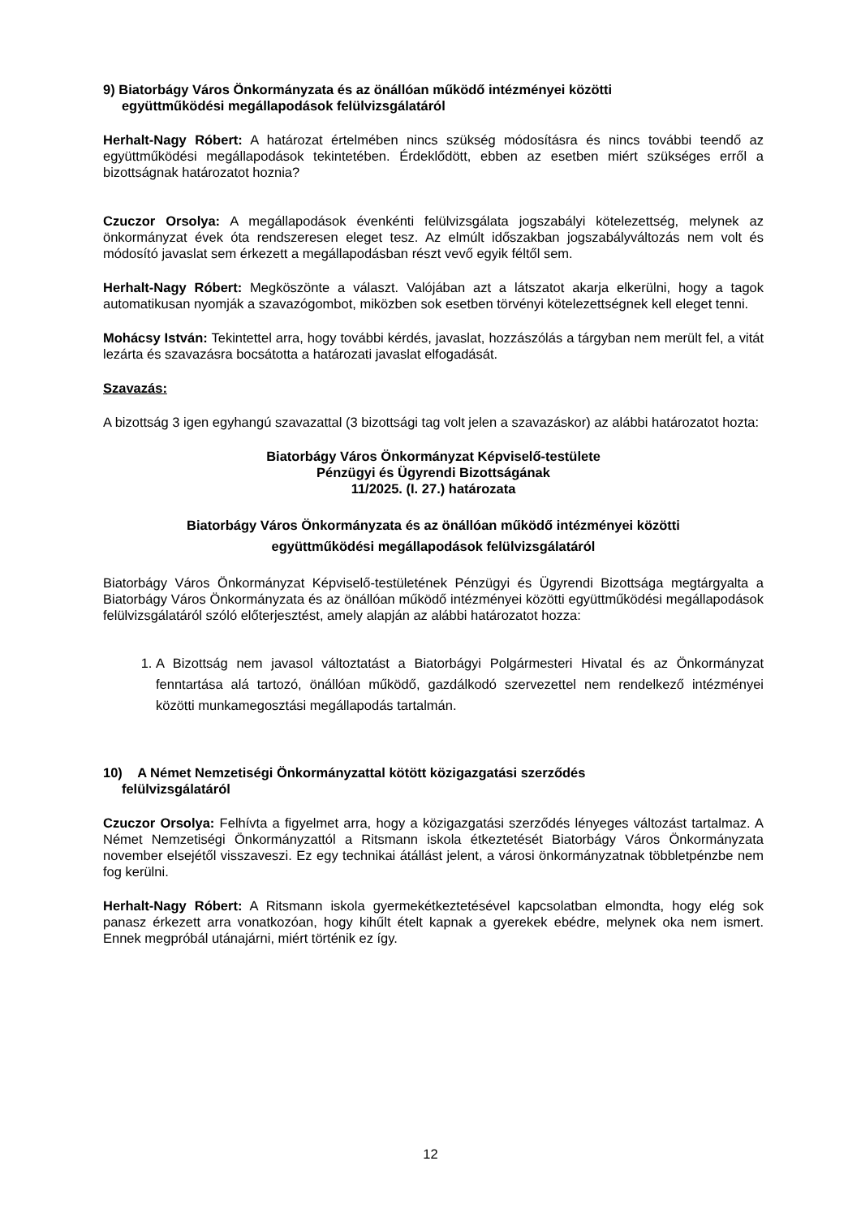9) Biatorbágy Város Önkormányzata és az önállóan működő intézményei közötti
együttműködési megállapodások felülvizsgálatáról
Herhalt-Nagy Róbert: A határozat értelmében nincs szükség módosításra és nincs további teendő az együttműködési megállapodások tekintetében. Érdeklődött, ebben az esetben miért szükséges erről a bizottságnak határozatot hoznia?
Czuczor Orsolya: A megállapodások évenkénti felülvizsgálata jogszabályi kötelezettség, melynek az önkormányzat évek óta rendszeresen eleget tesz. Az elmúlt időszakban jogszabályváltozás nem volt és módosító javaslat sem érkezett a megállapodásban részt vevő egyik féltől sem.
Herhalt-Nagy Róbert: Megköszönte a választ. Valójában azt a látszatot akarja elkerülni, hogy a tagok automatikusan nyomják a szavazógombot, miközben sok esetben törvényi kötelezettségnek kell eleget tenni.
Mohácsy István: Tekintettel arra, hogy további kérdés, javaslat, hozzászólás a tárgyban nem merült fel, a vitát lezárta és szavazásra bocsátotta a határozati javaslat elfogadását.
Szavazás:
A bizottság 3 igen egyhangú szavazattal (3 bizottsági tag volt jelen a szavazáskor) az alábbi határozatot hozta:
Biatorbágy Város Önkormányzat Képviselő-testülete
Pénzügyi és Ügyrendi Bizottságának
11/2025. (I. 27.) határozata
Biatorbágy Város Önkormányzata és az önállóan működő intézményei közötti
együttműködési megállapodások felülvizsgálatáról
Biatorbágy Város Önkormányzat Képviselő-testületének Pénzügyi és Ügyrendi Bizottsága megtárgyalta a Biatorbágy Város Önkormányzata és az önállóan működő intézményei közötti együttműködési megállapodások felülvizsgálatáról szóló előterjesztést, amely alapján az alábbi határozatot hozza:
1. A Bizottság nem javasol változtatást a Biatorbágyi Polgármesteri Hivatal és az Önkormányzat fenntartása alá tartozó, önállóan működő, gazdálkodó szervezettel nem rendelkező intézményei közötti munkamegosztási megállapodás tartalmán.
10) A Német Nemzetiségi Önkormányzattal kötött közigazgatási szerződés
felülvizsgálatáról
Czuczor Orsolya: Felhívta a figyelmet arra, hogy a közigazgatási szerződés lényeges változást tartalmaz. A Német Nemzetiségi Önkormányzattól a Ritsmann iskola étkeztetését Biatorbágy Város Önkormányzata november elsejétől visszaveszi. Ez egy technikai átállást jelent, a városi önkormányzatnak többletpénzbe nem fog kerülni.
Herhalt-Nagy Róbert: A Ritsmann iskola gyermekétkeztetésével kapcsolatban elmondta, hogy elég sok panasz érkezett arra vonatkozóan, hogy kihűlt ételt kapnak a gyerekek ebédre, melynek oka nem ismert. Ennek megpróbál utánajárni, miért történik ez így.
12